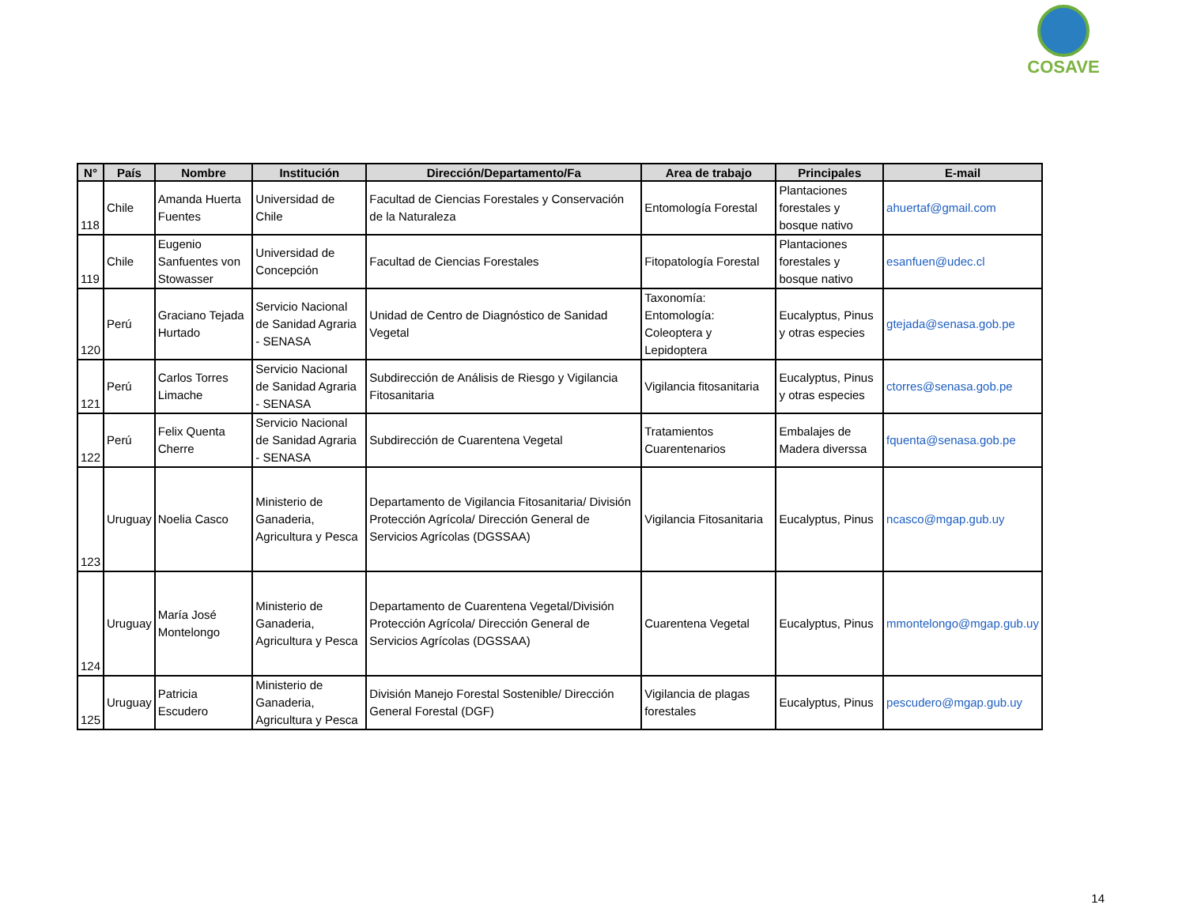COSAVE
| N° | País | Nombre | Institución | Dirección/Departamento/Fa | Area de trabajo | Principales | E-mail |
| --- | --- | --- | --- | --- | --- | --- | --- |
| 118 | Chile | Amanda Huerta Fuentes | Universidad de Chile | Facultad de Ciencias Forestales y Conservación de la Naturaleza | Entomología Forestal | Plantaciones forestales y bosque nativo | ahuertaf@gmail.com |
| 119 | Chile | Eugenio Sanfuentes von Stowasser | Universidad de Concepción | Facultad de Ciencias Forestales | Fitopatología Forestal | Plantaciones forestales y bosque nativo | esanfuen@udec.cl |
| 120 | Perú | Graciano Tejada Hurtado | Servicio Nacional de Sanidad Agraria - SENASA | Unidad de Centro de Diagnóstico de Sanidad Vegetal | Taxonomía: Entomología: Coleoptera y Lepidoptera | Eucalyptus, Pinus y otras especies | gtejada@senasa.gob.pe |
| 121 | Perú | Carlos Torres Limache | Servicio Nacional de Sanidad Agraria - SENASA | Subdirección de Análisis de Riesgo y Vigilancia Fitosanitaria | Vigilancia fitosanitaria | Eucalyptus, Pinus y otras especies | ctorres@senasa.gob.pe |
| 122 | Perú | Felix Quenta Cherre | Servicio Nacional de Sanidad Agraria - SENASA | Subdirección de Cuarentena Vegetal | Tratamientos Cuarentenarios | Embalajes de Madera diverssa | fquenta@senasa.gob.pe |
| 123 | Uruguay | Noelia Casco | Ministerio de Ganaderia, Agricultura y Pesca | Departamento de Vigilancia Fitosanitaria/ División Protección Agrícola/ Dirección General de Servicios Agrícolas (DGSSAA) | Vigilancia Fitosanitaria | Eucalyptus, Pinus | ncasco@mgap.gub.uy |
| 124 | Uruguay | María José Montelongo | Ministerio de Ganaderia, Agricultura y Pesca | Departamento de Cuarentena Vegetal/División Protección Agrícola/ Dirección General de Servicios Agrícolas (DGSSAA) | Cuarentena Vegetal | Eucalyptus, Pinus | mmontelongo@mgap.gub.uy |
| 125 | Uruguay | Patricia Escudero | Ministerio de Ganaderia, Agricultura y Pesca | División Manejo Forestal Sostenible/ Dirección General Forestal (DGF) | Vigilancia de plagas forestales | Eucalyptus, Pinus | pescudero@mgap.gub.uy |
14